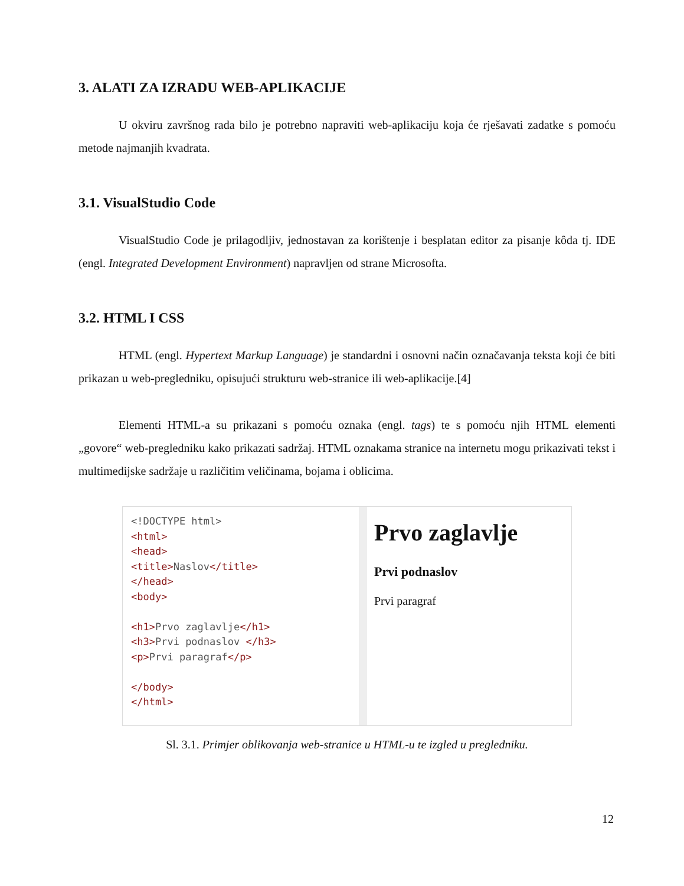3. ALATI ZA IZRADU WEB-APLIKACIJE
U okviru završnog rada bilo je potrebno napraviti web-aplikaciju koja će rješavati zadatke s pomoću metode najmanjih kvadrata.
3.1. VisualStudio Code
VisualStudio Code je prilagodljiv, jednostavan za korištenje i besplatan editor za pisanje kôda tj. IDE (engl. Integrated Development Environment) napravljen od strane Microsofta.
3.2. HTML I CSS
HTML (engl. Hypertext Markup Language) je standardni i osnovni način označavanja teksta koji će biti prikazan u web-pregledniku, opisujući strukturu web-stranice ili web-aplikacije.[4]
Elementi HTML-a su prikazani s pomoću oznaka (engl. tags) te s pomoću njih HTML elementi „govore“ web-pregledniku kako prikazati sadržaj. HTML oznakama stranice na internetu mogu prikazivati tekst i multimedijske sadržaje u različitim veličinama, bojama i oblicima.
<!DOCTYPE html>
<html>
<head>
<title>Naslov</title>
</head>
<body>
<h1>Prvo zaglavlje</h1>
<h3>Prvi podnaslov </h3>
<p>Prvi paragraf</p>
</body>
</html>
Prvo zaglavlje
Prvi podnaslov
Prvi paragraf
Sl. 3.1. Primjer oblikovanja web-stranice u HTML-u te izgled u pregledniku.
12